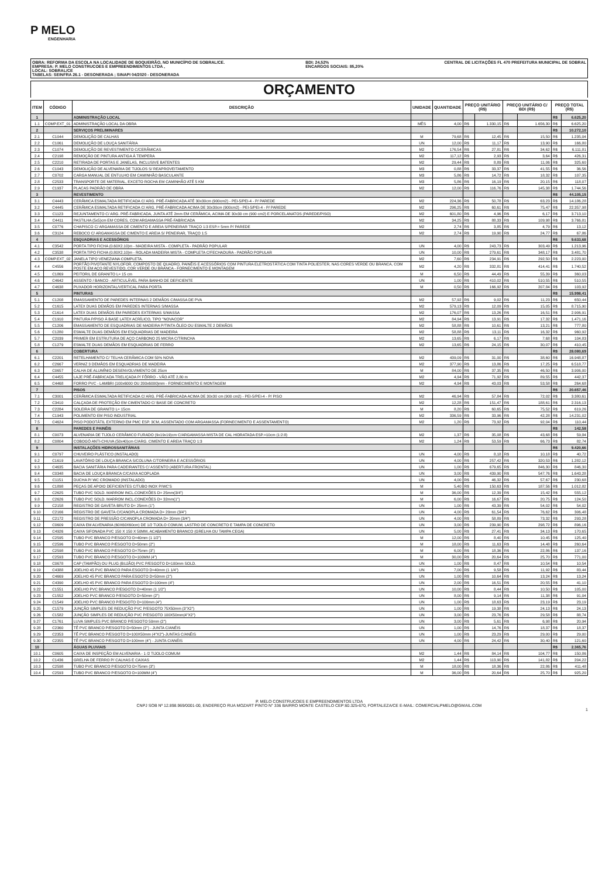P MELO
ENGENHARIA
OBRA: REFORMA DA ESCOLA NA LOCALIDADE DE BOQUEIRÃO, NO MUNICÍPIO DE SOBRAL/CE.
EMPRESA: P. MELO CONSTRUCOES E EMPREENDIMENTOS LTDA ,
LOCAL: SOBRAL/CE
TABELAS: SEINFRA 26.1 - DESONERADA ; SINAPI 04/2020 - DESONERADA
BDI: 24,52%
ENCARGOS SOCIAIS: 85,20%
CENTRAL DE LICITAÇÕES FL 470 PREFEITURA MUNICIPAL DE SOBRAL
ORÇAMENTO
| ITEM | CÓDIGO | DESCRIÇÃO | UNIDADE | QUANTIDADE | PREÇO UNITÁRIO (R$) | | PREÇO UNITÁRIO C/ BDI (R$) | | PREÇO TOTAL (R$) | |
| --- | --- | --- | --- | --- | --- | --- | --- | --- | --- | --- |
| 1 | | ADMINISTRAÇÃO LOCAL | | | | | | | R$ | 6.625,20 |
| 1.1 | COMP.EXT_01 | ADMINISTRAÇÃO LOCAL DA OBRA | MÊS | 4,00 | R$ | 1.330,15 | R$ | 1.656,30 | R$ | 6.625,20 |
| 2 | | SERVIÇOS PRELIMINARES | | | | | | | R$ | 10.272,10 |
| 2.1 | C1044 | DEMOLIÇÃO DE CALHAS | M | 79,68 | R$ | 12,45 | R$ | 15,50 | R$ | 1.235,04 |
| 2.2 | C1061 | DEMOLIÇÃO DE LOUÇA SANITÁRIA | UN | 12,00 | R$ | 11,17 | R$ | 13,90 | R$ | 166,80 |
| 2.3 | C1074 | DEMOLIÇÃO DE REVESTIMENTO C/CERÂMICAS | M2 | 176,54 | R$ | 27,81 | R$ | 34,62 | R$ | 6.111,81 |
| 2.4 | C2198 | REMOÇÃO DE PINTURA ANTIGA À TEMPERA | M2 | 117,12 | R$ | 2,93 | R$ | 3,64 | R$ | 426,31 |
| 2.5 | C2210 | RETIRADA DE PORTAS E JANELAS, INCLUSIVE BATENTES | M2 | 29,44 | R$ | 8,89 | R$ | 11,06 | R$ | 325,60 |
| 2.6 | C1043 | DEMOLIÇÃO DE ALVENARIA DE TIJOLOS S/ REAPROVEITAMENTO | M3 | 0,88 | R$ | 33,37 | R$ | 41,55 | R$ | 36,56 |
| 2.7 | C0702 | CARGA MANUAL DE ENTULHO EM CAMINHÃO BASCULANTE | M3 | 5,86 | R$ | 14,72 | R$ | 18,32 | R$ | 107,35 |
| 2.8 | C2533 | TRANSPORTE DE MATERIAL, EXCETO ROCHA EM CAMINHÃO ATÉ 5 KM | M3 | 5,86 | R$ | 16,19 | R$ | 20,15 | R$ | 118,07 |
| 2.9 | C1937 | PLACAS PADRÃO DE OBRA | M2 | 12,00 | R$ | 116,76 | R$ | 145,38 | R$ | 1.744,56 |
| 3 | | REVESTIMENTO | | | | | | | R$ | 44.105,15 |
| 3.1 | C4443 | CERÂMICA ESMALTADA RETIFICADA C/ ARG. PRÉ-FABRICADA ATÉ 30x30cm (900cm2) - PEI-5/PEI-4 - P/ PAREDE | M2 | 224,36 | R$ | 50,78 | R$ | 63,23 | R$ | 14.186,28 |
| 3.2 | C4445 | CERÂMICA ESMALTADA RETIFICADA C/ ARG. PRÉ-FABRICADA ACIMA DE 30x30cm (900cm2) - PEI-5/PEI-4 - P/ PAREDE | M2 | 296,25 | R$ | 60,61 | R$ | 75,47 | R$ | 22.357,98 |
| 3.3 | C1123 | REJUNTAMENTO C/ ARG. PRÉ-FABRICADA, JUNTA ATÉ 2mm EM CERÂMICA, ACIMA DE 30x30 cm (900 cm2) E PORCELANATOS (PAREDE/PISO) | M2 | 601,80 | R$ | 4,96 | R$ | 6,17 | R$ | 3.713,10 |
| 3.4 | C4411 | PASTILHA (5x5)cm EM CORES, COM ARGAMASSA PRÉ-FABRICADA | M2 | 34,25 | R$ | 88,33 | R$ | 109,98 | R$ | 3.766,81 |
| 3.5 | C0776 | CHAPISCO C/ ARGAMASSA DE CIMENTO E AREIA S/PENEIRAR TRAÇO 1:3 ESP.= 5mm P/ PAREDE | M2 | 2,74 | R$ | 3,85 | R$ | 4,79 | R$ | 13,12 |
| 3.6 | C3124 | REBOCO C/ ARGAMASSA DE CIMENTO E AREIA S/ PENEIRAR, TRAÇO 1:5 | M2 | 2,74 | R$ | 19,90 | R$ | 24,77 | R$ | 67,86 |
| 4 | | ESQUADRIAS E ACESSÓRIOS | | | | | | | R$ | 9.633,68 |
| 4.1 | C3542 | PORTA TIPO FICHA (0.60X2.10)m - MADEIRA MISTA - COMPLETA - PADRÃO POPULAR | UN | 4,00 | R$ | 243,73 | R$ | 303,49 | R$ | 1.213,96 |
| 4.2 | C3538 | PORTA TIPO FICHA (0.80X2.10)m - ROLADA MADEIRA MISTA - COMPLETA C/FECHADURA - PADRÃO POPULAR | UN | 10,00 | R$ | 279,61 | R$ | 348,17 | R$ | 3.481,70 |
| 4.3 | COMP.EXT_02 | JANELA TIPO VENEZIANA COMPLETA. | M2 | 7,60 | R$ | 234,91 | R$ | 292,50 | R$ | 2.223,00 |
| 4.4 | C4556 | PORTÃO PIVOTANTE NYLOFOR, COMPOSTO DE QUADRO, PAINÉIS E ACESSÓRIOS COM PINTURA ELETROSTÁTICA COM TINTA POLIESTER, NAS CORES VERDE OU BRANCA, COM POSTE EM AÇO REVESTIDO, COR VERDE OU BRANCA - FORNECIMENTO E MONTAGEM | M2 | 4,20 | R$ | 332,81 | R$ | 414,41 | R$ | 1.740,52 |
| 4.5 | C1869 | PEITORIL DE GRANITO L= 15 cm | M | 6,50 | R$ | 44,49 | R$ | 55,39 | R$ | 360,03 |
| 4.6 | C4642 | ASSENTO / BANCO - ARTICULÁVEL PARA BANHO DE DEFICIENTE | UN | 1,00 | R$ | 410,02 | R$ | 510,55 | R$ | 510,55 |
| 4.7 | C4638 | PUXADOR HORIZONTAL/VERTICAL PARA PORTA | M | 0,50 | R$ | 166,92 | R$ | 207,84 | R$ | 103,92 |
| 5 | | PINTURAS | | | | | | | R$ | 15.998,41 |
| 5.1 | C1208 | EMASSAMENTO DE PAREDES INTERNAS 2 DEMÃOS C/MASSA DE PVA | M2 | 57,92 | R$ | 9,02 | R$ | 11,23 | R$ | 650,44 |
| 5.2 | C1615 | LATEX DUAS DEMÃOS EM PAREDES INTERNAS S/MASSA | M2 | 579,13 | R$ | 12,09 | R$ | 15,05 | R$ | 8.715,90 |
| 5.3 | C1614 | LATEX DUAS DEMÃOS EM PAREDES EXTERNAS S/MASSA | M2 | 176,07 | R$ | 13,26 | R$ | 16,51 | R$ | 2.906,91 |
| 5.4 | C1910 | PINTURA P/PISO À BASE LATEX ACRÍLICO, TIPO "NOVACOR" | M2 | 84,94 | R$ | 13,91 | R$ | 17,32 | R$ | 1.471,16 |
| 5.5 | C1206 | EMASSAMENTO DE ESQUADRIAS DE MADEIRA P/TINTA ÓLEO OU ESMALTE 2 DEMÃOS | M2 | 58,88 | R$ | 10,61 | R$ | 13,21 | R$ | 777,80 |
| 5.6 | C1280 | ESMALTE DUAS DEMÃOS EM ESQUADRIAS DE MADEIRA | M2 | 58,88 | R$ | 13,11 | R$ | 16,32 | R$ | 960,92 |
| 5.7 | C2039 | PRIMER EM ESTRUTURA DE AÇO CARBONO 25 MICRA C/TRINCHA | M2 | 13,65 | R$ | 6,17 | R$ | 7,68 | R$ | 104,83 |
| 5.8 | C1279 | ESMALTE DUAS DEMÃOS EM ESQUADRIAS DE FERRO | M2 | 13,65 | R$ | 24,15 | R$ | 30,07 | R$ | 410,45 |
| 6 | | COBERTURA | | | | | | | R$ | 28.080,69 |
| 6.1 | C2201 | RETELHAMENTO C/ TELHA CERÂMICA COM 50% NOVA | M2 | 439,09 | R$ | 31,00 | R$ | 38,60 | R$ | 16.948,87 |
| 6.2 | C2667 | VERNIZ 3 DEMÃOS EM ESQUADRIAS DE MADEIRA | M2 | 377,90 | R$ | 13,86 | R$ | 17,25 | R$ | 6.518,77 |
| 6.3 | C0657 | CALHA DE ALUMÍNIO DESENVOLVIMENTO DE 25cm | M | 84,00 | R$ | 37,35 | R$ | 46,50 | R$ | 3.906,00 |
| 6.4 | C4455 | LAJE PRÉ-FABRICADA TRELIÇADA P/ FÔRRO - VÃO ATÉ 2,80 m | M2 | 4,94 | R$ | 71,92 | R$ | 89,55 | R$ | 442,37 |
| 6.5 | C4468 | FORRO PVC - LAMBRI (100x6000 OU 200x6000)mm - FORNECIMENTO E MONTAGEM | M2 | 4,94 | R$ | 43,03 | R$ | 53,58 | R$ | 264,68 |
| 7 | | PISOS | | | | | | | R$ | 20.657,46 |
| 7.1 | C3001 | CERÂMICA ESMALTADA RETIFICADA C/ ARG. PRÉ-FABRICADA ACIMA DE 30x30 cm (900 cm2) - PEI-5/PEI-4 - P/ PISO | M2 | 46,94 | R$ | 57,84 | R$ | 72,02 | R$ | 3.380,61 |
| 7.2 | C3410 | CALÇADA DE PROTEÇÃO EM CIMENTADO C/ BASE DE CONCRETO | M2 | 12,28 | R$ | 151,47 | R$ | 188,61 | R$ | 2.316,13 |
| 7.3 | C2284 | SOLEIRA DE GRANITO L= 15cm | M | 8,20 | R$ | 60,65 | R$ | 75,52 | R$ | 619,26 |
| 7.4 | C1943 | POLIMENTO EM PISO INDUSTRIAL | M2 | 336,59 | R$ | 33,96 | R$ | 42,28 | R$ | 14.231,02 |
| 7.5 | C4624 | PISO PODOTÁTIL EXTERNO EM PMC ESP. 3CM, ASSENTADO COM ARGAMASSA (FORNECIMENTO E ASSENTAMENTO) | M2 | 1,20 | R$ | 73,92 | R$ | 92,04 | R$ | 110,44 |
| 8 | | PAREDES E PAINÉIS | | | | | | | R$ | 142,58 |
| 8.1 | C0073 | ALVENARIA DE TIJOLO CERÂMICO FURADO (9x19x19)cm C/ARGAMASSA MISTA DE CAL HIDRATADA ESP.=10cm (1:2:8) | M2 | 1,37 | R$ | 35,08 | R$ | 43,68 | R$ | 59,84 |
| 8.2 | C0804 | COBOGÓ ANTI-CHUVA (50x40)cm C/ARG. CIMENTO E AREIA TRAÇO 1:3 | M2 | 1,24 | R$ | 53,59 | R$ | 66,73 | R$ | 82,74 |
| 9 | | INSTALAÇÕES HIDROSSANITÁRIAS | | | | | | | R$ | 9.420,66 |
| 9.1 | C0797 | CHUVEIRO PLÁSTICO (INSTALADO) | UN | 4,00 | R$ | 8,18 | R$ | 10,18 | R$ | 40,72 |
| 9.2 | C1619 | LAVATÓRIO DE LOUÇA BRANCA S/COLUNA C/TORNEIRA E ACESSÓRIOS | UN | 4,00 | R$ | 257,42 | R$ | 320,53 | R$ | 1.282,12 |
| 9.3 | C4635 | BACIA SANITÁRIA PARA CADEIRANTES C/ ASSENTO (ABERTURA FRONTAL) | UN | 1,00 | R$ | 679,65 | R$ | 846,30 | R$ | 846,30 |
| 9.4 | C0348 | BACIA DE LOUÇA BRANCA C/CAIXA ACOPLADA | UN | 3,00 | R$ | 439,90 | R$ | 547,76 | R$ | 1.643,28 |
| 9.5 | C1151 | DUCHA P/ WC CROMADO (INSTALADO) | UN | 4,00 | R$ | 46,32 | R$ | 57,67 | R$ | 230,68 |
| 9.6 | C1898 | PEÇAS DE APOIO DEFICIENTES C/TUBO INOX P/WC'S | M | 5,40 | R$ | 150,63 | R$ | 187,56 | R$ | 1.012,82 |
| 9.7 | C2625 | TUBO PVC SOLD. MARROM INCL.CONEXÕES D= 25mm(3/4") | M | 36,00 | R$ | 12,39 | R$ | 15,42 | R$ | 555,12 |
| 9.8 | C2626 | TUBO PVC SOLD. MARROM INCL.CONEXÕES D= 32mm(1") | M | 6,00 | R$ | 16,67 | R$ | 20,75 | R$ | 124,50 |
| 9.9 | C2158 | REGISTRO DE GAVETA BRUTO D= 25mm (1") | UN | 1,00 | R$ | 43,39 | R$ | 54,02 | R$ | 54,02 |
| 9.10 | C2166 | REGISTRO DE GAVETA C/CANOPLA CROMADA D= 20mm (3/4") | UN | 4,00 | R$ | 61,54 | R$ | 76,62 | R$ | 306,48 |
| 9.11 | C2172 | REGISTRO DE PRESSÃO C/CANOPLA CROMADA D= 20mm (3/4") | UN | 4,00 | R$ | 58,89 | R$ | 73,32 | R$ | 293,28 |
| 9,12 | C0609 | CAIXA EM ALVENARIA (60X60X60cm) DE 1/2 TIJOLO COMUM, LASTRO DE CONCRETO E TAMPA DE CONCRETO | UN | 3,00 | R$ | 239,90 | R$ | 298,72 | R$ | 896,16 |
| 9.13 | C4926 | CAIXA SIFONADA PVC 150 X 150 X 50MM, ACABAMENTO BRANCO (GRELHA OU TAMPA CEGA) | UN | 5,00 | R$ | 27,41 | R$ | 34,13 | R$ | 170,65 |
| 9.14 | C2595 | TUBO PVC BRANCO P/ESGOTO D=40mm (1 1/2") | M | 12,00 | R$ | 8,40 | R$ | 10,45 | R$ | 125,40 |
| 9.15 | C2596 | TUBO PVC BRANCO P/ESGOTO D=50mm (2") | M | 18,00 | R$ | 11,63 | R$ | 14,48 | R$ | 260,64 |
| 9.16 | C2598 | TUBO PVC BRANCO P/ESGOTO D=75mm (3") | M | 6,00 | R$ | 18,36 | R$ | 22,86 | R$ | 137,16 |
| 9.17 | C2593 | TUBO PVC BRANCO P/ESGOTO D=100MM (4") | M | 30,00 | R$ | 20,64 | R$ | 25,70 | R$ | 771,00 |
| 9.18 | C0678 | CAP (TAMPÃO) OU PLUG (BUJÃO) PVC P/ESGOTO D=100mm SOLD. | UN | 1,00 | R$ | 8,47 | R$ | 10,54 | R$ | 10,54 |
| 9.19 | C4388 | JOELHO 45 PVC BRANCO PARA ESGOTO D=40mm (1 1/4") | UN | 7,00 | R$ | 9,58 | R$ | 11,92 | R$ | 83,44 |
| 9.20 | C4669 | JOELHO 45 PVC BRANCO PARA ESGOTO D=50mm (2") | UN | 1,00 | R$ | 10,64 | R$ | 13,24 | R$ | 13,24 |
| 9.21 | C4390 | JOELHO 45 PVC BRANCO PARA ESGOTO D=100mm (4") | UN | 2,00 | R$ | 16,51 | R$ | 20,55 | R$ | 41,10 |
| 9.22 | C1551 | JOELHO PVC BRANCO P/ESGOTO D=40mm (1 1/2") | UN | 10,00 | R$ | 8,44 | R$ | 10,50 | R$ | 105,00 |
| 9.23 | C1552 | JOELHO PVC BRANCO P/ESGOTO D=50mm (2") | UN | 8,00 | R$ | 9,14 | R$ | 11,38 | R$ | 91,04 |
| 9.24 | C1549 | JOELHO PVC BRANCO P/ESGOTO D=100mm (4") | UN | 1,00 | R$ | 18,63 | R$ | 23,19 | R$ | 23,19 |
| 9.25 | C1579 | JUNÇÃO SIMPLES DE REDUÇÃO PVC P/ESGOTO 75X50mm (3"X2") | UN | 1,00 | R$ | 19,38 | R$ | 24,13 | R$ | 24,13 |
| 9.26 | C1582 | JUNÇÃO SIMPLES DE REDUÇÃO PVC P/ESGOTO 100X50mm(4"X2") | UN | 3,00 | R$ | 23,76 | R$ | 29,58 | R$ | 88,74 |
| 9.27 | C1761 | LUVA SIMPLES PVC BRANCO P/ESGOTO 50mm (2") | UN | 3,00 | R$ | 5,61 | R$ | 6,98 | R$ | 20,94 |
| 9.28 | C2360 | TÊ PVC BRANCO P/ESGOTO D=50mm (2") - JUNTA C/ANÉIS | UN | 1,00 | R$ | 14,76 | R$ | 18,37 | R$ | 18,37 |
| 9.29 | C2353 | TÊ PVC BRANCO P/ESGOTO D=100X50mm (4"X2")-JUNTAS C/ANÉIS | UN | 1,00 | R$ | 23,29 | R$ | 29,00 | R$ | 29,00 |
| 9.30 | C2355 | TÊ PVC BRANCO P/ESGOTO D=100mm (4") - JUNTA C/ANÉIS | UN | 4,00 | R$ | 24,42 | R$ | 30,40 | R$ | 121,60 |
| 10 | | ÁGUAS PLUVIAIS | | | | | | | R$ | 2.365,76 |
| 10.1 | C0605 | CAIXA DE INSPEÇÃO EM ALVENARIA - 1 /2 TIJOLO COMUM | M2 | 1,44 | R$ | 84,14 | R$ | 104,77 | R$ | 150,86 |
| 10.2 | C1436 | GRELHA DE FERRO P/ CALHAS E CAIXAS | M2 | 1,44 | R$ | 113,90 | R$ | 141,82 | R$ | 204,22 |
| 10.3 | C2598 | TUBO PVC BRANCO P/ESGOTO D=75mm (3") | M | 18,00 | R$ | 18,36 | R$ | 22,86 | R$ | 411,48 |
| 10.4 | C2593 | TUBO PVC BRANCO P/ESGOTO D=100MM (4") | M | 36,00 | R$ | 20,64 | R$ | 25,70 | R$ | 925,20 |
P. MELO CONSTRUCOES E EMPREENDIMENTOS LTDA
CNPJ SOB Nº 12.898.969/0001-00, ENDEREÇO RUA MOZART PINTO N° 336 BAIRRO MONTE CASTELO CEP:60.325-670, FORTALEZA/CE E-MAIL: COMERCIALPMELO@GMAIL.COM
1